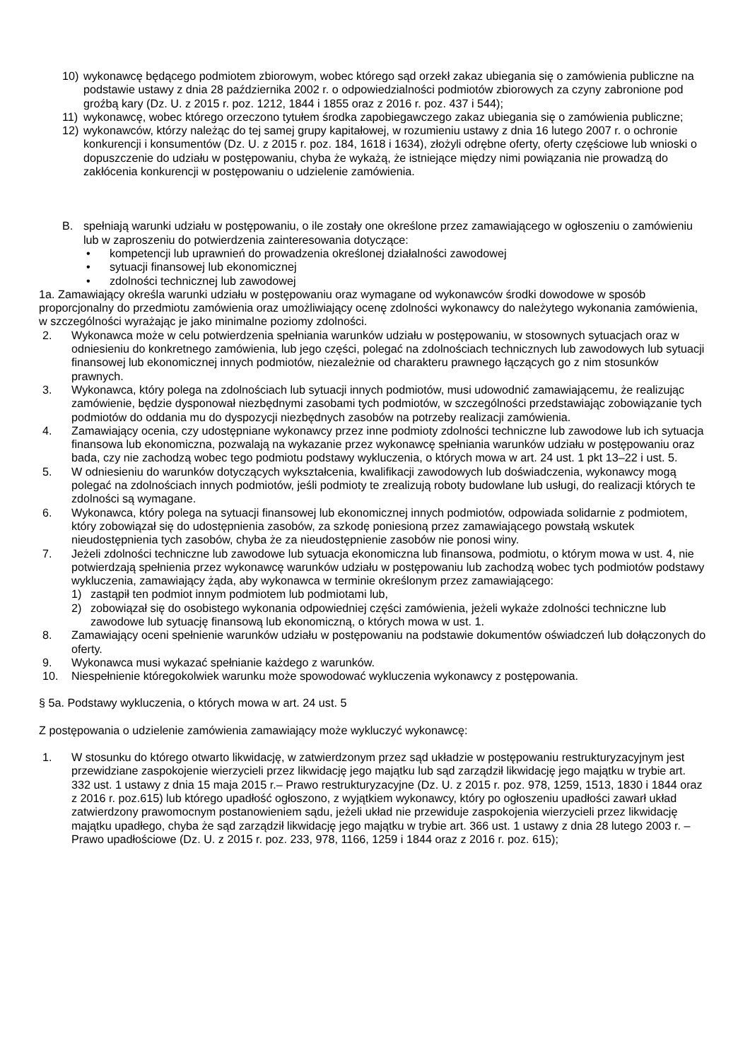10) wykonawcę będącego podmiotem zbiorowym, wobec którego sąd orzekł zakaz ubiegania się o zamówienia publiczne na podstawie ustawy z dnia 28 października 2002 r. o odpowiedzialności podmiotów zbiorowych za czyny zabronione pod groźbą kary (Dz. U. z 2015 r. poz. 1212, 1844 i 1855 oraz z 2016 r. poz. 437 i 544);
11) wykonawcę, wobec którego orzeczono tytułem środka zapobiegawczego zakaz ubiegania się o zamówienia publiczne;
12) wykonawców, którzy należąc do tej samej grupy kapitałowej, w rozumieniu ustawy z dnia 16 lutego 2007 r. o ochronie konkurencji i konsumentów (Dz. U. z 2015 r. poz. 184, 1618 i 1634), złożyli odrębne oferty, oferty częściowe lub wnioski o dopuszczenie do udziału w postępowaniu, chyba że wykażą, że istniejące między nimi powiązania nie prowadzą do zakłócenia konkurencji w postępowaniu o udzielenie zamówienia.
B. spełniają warunki udziału w postępowaniu, o ile zostały one określone przez zamawiającego w ogłoszeniu o zamówieniu lub w zaproszeniu do potwierdzenia zainteresowania dotyczące:
• kompetencji lub uprawnień do prowadzenia określonej działalności zawodowej
• sytuacji finansowej lub ekonomicznej
• zdolności technicznej lub zawodowej
1a. Zamawiający określa warunki udziału w postępowaniu oraz wymagane od wykonawców środki dowodowe w sposób proporcjonalny do przedmiotu zamówienia oraz umożliwiający ocenę zdolności wykonawcy do należytego wykonania zamówienia, w szczególności wyrażając je jako minimalne poziomy zdolności.
2. Wykonawca może w celu potwierdzenia spełniania warunków udziału w postępowaniu, w stosownych sytuacjach oraz w odniesieniu do konkretnego zamówienia, lub jego części, polegać na zdolnościach technicznych lub zawodowych lub sytuacji finansowej lub ekonomicznej innych podmiotów, niezależnie od charakteru prawnego łączących go z nim stosunków prawnych.
3. Wykonawca, który polega na zdolnościach lub sytuacji innych podmiotów, musi udowodnić zamawiającemu, że realizując zamówienie, będzie dysponował niezbędnymi zasobami tych podmiotów, w szczególności przedstawiając zobowiązanie tych podmiotów do oddania mu do dyspozycji niezbędnych zasobów na potrzeby realizacji zamówienia.
4. Zamawiający ocenia, czy udostępniane wykonawcy przez inne podmioty zdolności techniczne lub zawodowe lub ich sytuacja finansowa lub ekonomiczna, pozwalają na wykazanie przez wykonawcę spełniania warunków udziału w postępowaniu oraz bada, czy nie zachodzą wobec tego podmiotu podstawy wykluczenia, o których mowa w art. 24 ust. 1 pkt 13–22 i ust. 5.
5. W odniesieniu do warunków dotyczących wykształcenia, kwalifikacji zawodowych lub doświadczenia, wykonawcy mogą polegać na zdolnościach innych podmiotów, jeśli podmioty te zrealizują roboty budowlane lub usługi, do realizacji których te zdolności są wymagane.
6. Wykonawca, który polega na sytuacji finansowej lub ekonomicznej innych podmiotów, odpowiada solidarnie z podmiotem, który zobowiązał się do udostępnienia zasobów, za szkodę poniesioną przez zamawiającego powstałą wskutek nieudostępnienia tych zasobów, chyba że za nieudostępnienie zasobów nie ponosi winy.
7. Jeżeli zdolności techniczne lub zawodowe lub sytuacja ekonomiczna lub finansowa, podmiotu, o którym mowa w ust. 4, nie potwierdzają spełnienia przez wykonawcę warunków udziału w postępowaniu lub zachodzą wobec tych podmiotów podstawy wykluczenia, zamawiający żąda, aby wykonawca w terminie określonym przez zamawiającego:
1) zastąpił ten podmiot innym podmiotem lub podmiotami lub,
2) zobowiązał się do osobistego wykonania odpowiedniej części zamówienia, jeżeli wykaże zdolności techniczne lub zawodowe lub sytuację finansową lub ekonomiczną, o których mowa w ust. 1.
8. Zamawiający oceni spełnienie warunków udziału w postępowaniu na podstawie dokumentów oświadczeń lub dołączonych do oferty.
9. Wykonawca musi wykazać spełnianie każdego z warunków.
10. Niespełnienie któregokolwiek warunku może spowodować wykluczenia wykonawcy z postępowania.
§ 5a. Podstawy wykluczenia, o których mowa w art. 24 ust. 5
Z postępowania o udzielenie zamówienia zamawiający może wykluczyć wykonawcę:
1. W stosunku do którego otwarto likwidację, w zatwierdzonym przez sąd układzie w postępowaniu restrukturyzacyjnym jest przewidziane zaspokojenie wierzycieli przez likwidację jego majątku lub sąd zarządził likwidację jego majątku w trybie art. 332 ust. 1 ustawy z dnia 15 maja 2015 r.– Prawo restrukturyzacyjne (Dz. U. z 2015 r. poz. 978, 1259, 1513, 1830 i 1844 oraz z 2016 r. poz.615) lub którego upadłość ogłoszono, z wyjątkiem wykonawcy, który po ogłoszeniu upadłości zawarł układ zatwierdzony prawomocnym postanowieniem sądu, jeżeli układ nie przewiduje zaspokojenia wierzycieli przez likwidację majątku upadłego, chyba że sąd zarządził likwidację jego majątku w trybie art. 366 ust. 1 ustawy z dnia 28 lutego 2003 r. – Prawo upadłościowe (Dz. U. z 2015 r. poz. 233, 978, 1166, 1259 i 1844 oraz z 2016 r. poz. 615);